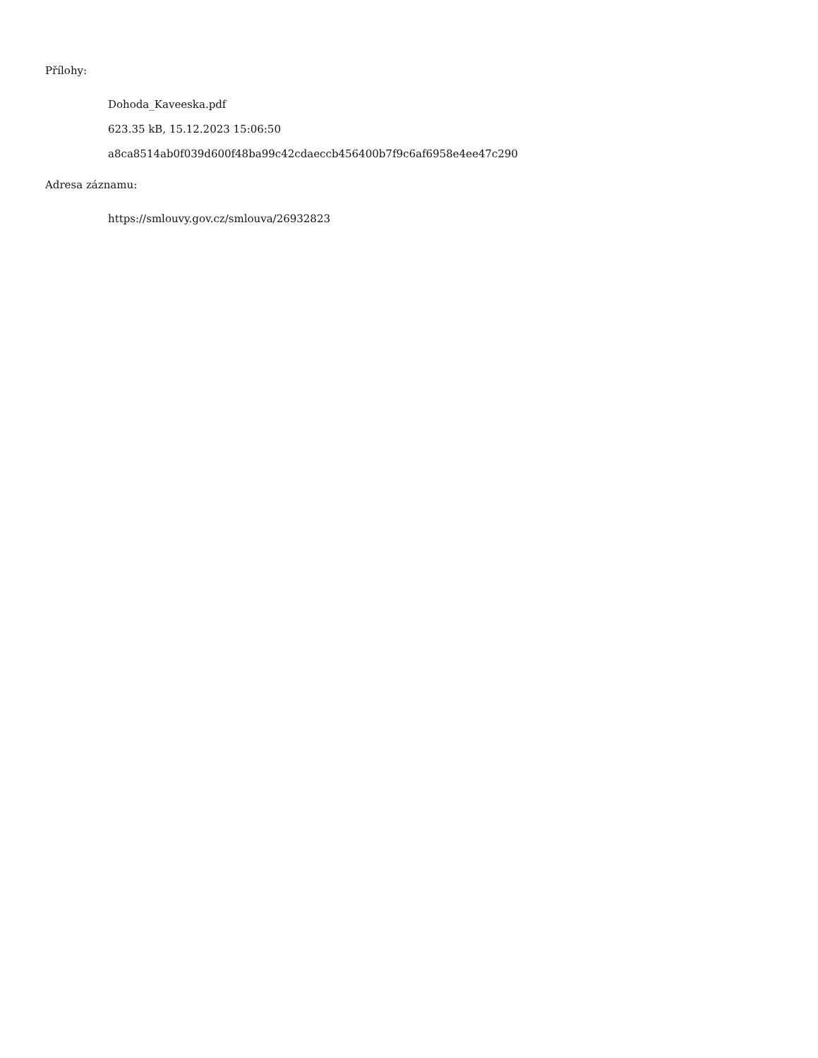Přílohy:
Dohoda_Kaveeska.pdf
623.35 kB, 15.12.2023 15:06:50
a8ca8514ab0f039d600f48ba99c42cdaeccb456400b7f9c6af6958e4ee47c290
Adresa záznamu:
https://smlouvy.gov.cz/smlouva/26932823